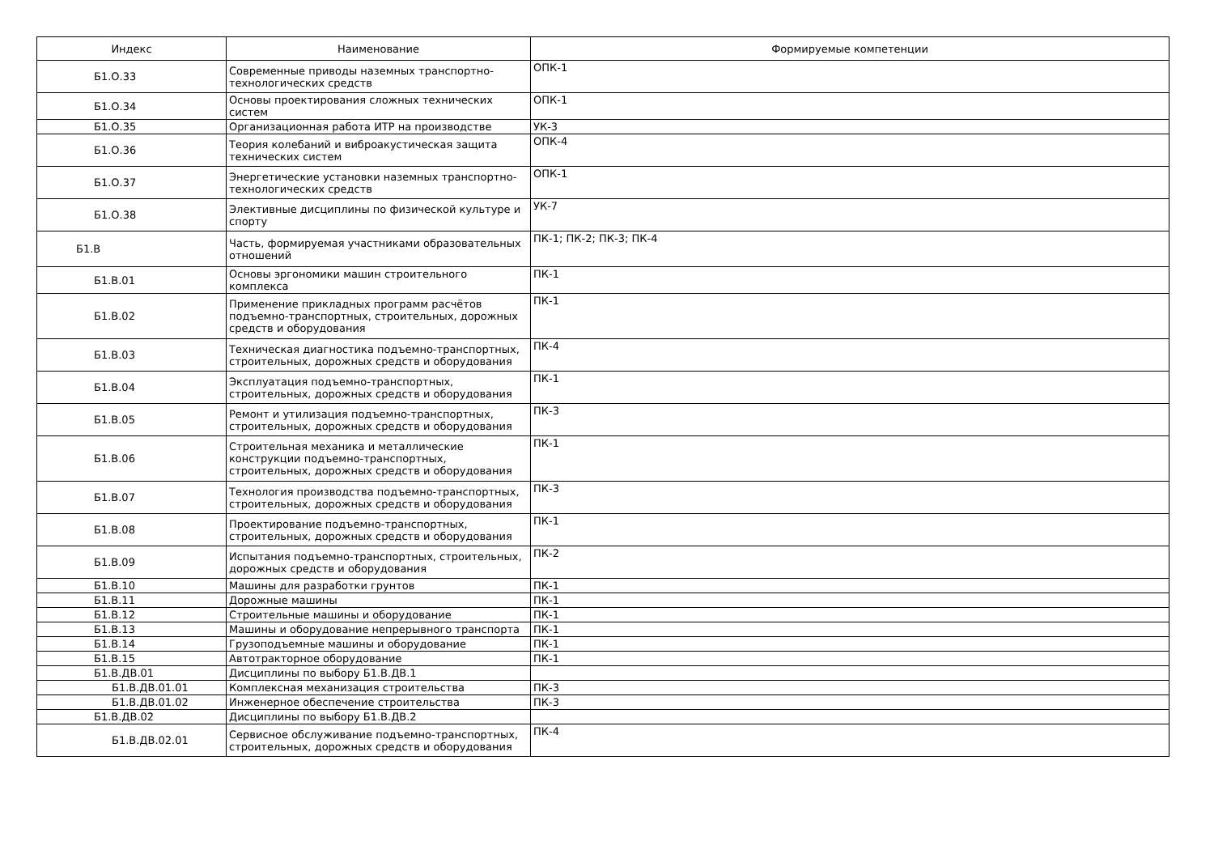| Индекс | Наименование | Формируемые компетенции |
| --- | --- | --- |
| Б1.О.33 | Современные приводы наземных транспортно-технологических средств | ОПК-1 |
| Б1.О.34 | Основы проектирования сложных технических систем | ОПК-1 |
| Б1.О.35 | Организационная работа ИТР на производстве | УК-3 |
| Б1.О.36 | Теория колебаний и виброакустическая защита технических систем | ОПК-4 |
| Б1.О.37 | Энергетические установки наземных транспортно-технологических средств | ОПК-1 |
| Б1.О.38 | Элективные дисциплины по физической культуре и спорту | УК-7 |
| Б1.В | Часть, формируемая участниками образовательных отношений | ПК-1; ПК-2; ПК-3; ПК-4 |
| Б1.В.01 | Основы эргономики машин строительного комплекса | ПК-1 |
| Б1.В.02 | Применение прикладных программ расчётов подъемно-транспортных, строительных, дорожных средств и оборудования | ПК-1 |
| Б1.В.03 | Техническая диагностика подъемно-транспортных, строительных, дорожных средств и оборудования | ПК-4 |
| Б1.В.04 | Эксплуатация подъемно-транспортных, строительных, дорожных средств и оборудования | ПК-1 |
| Б1.В.05 | Ремонт и утилизация подъемно-транспортных, строительных, дорожных средств и оборудования | ПК-3 |
| Б1.В.06 | Строительная механика и металлические конструкции подъемно-транспортных, строительных, дорожных средств и оборудования | ПК-1 |
| Б1.В.07 | Технология производства подъемно-транспортных, строительных, дорожных средств и оборудования | ПК-3 |
| Б1.В.08 | Проектирование подъемно-транспортных, строительных, дорожных средств и оборудования | ПК-1 |
| Б1.В.09 | Испытания подъемно-транспортных, строительных, дорожных средств и оборудования | ПК-2 |
| Б1.В.10 | Машины для разработки грунтов | ПК-1 |
| Б1.В.11 | Дорожные машины | ПК-1 |
| Б1.В.12 | Строительные машины и оборудование | ПК-1 |
| Б1.В.13 | Машины и оборудование непрерывного транспорта | ПК-1 |
| Б1.В.14 | Грузоподъемные машины и оборудование | ПК-1 |
| Б1.В.15 | Автотракторное оборудование | ПК-1 |
| Б1.В.ДВ.01 | Дисциплины по выбору Б1.В.ДВ.1 | |
| Б1.В.ДВ.01.01 | Комплексная механизация строительства | ПК-3 |
| Б1.В.ДВ.01.02 | Инженерное обеспечение строительства | ПК-3 |
| Б1.В.ДВ.02 | Дисциплины по выбору Б1.В.ДВ.2 | |
| Б1.В.ДВ.02.01 | Сервисное обслуживание подъемно-транспортных, строительных, дорожных средств и оборудования | ПК-4 |